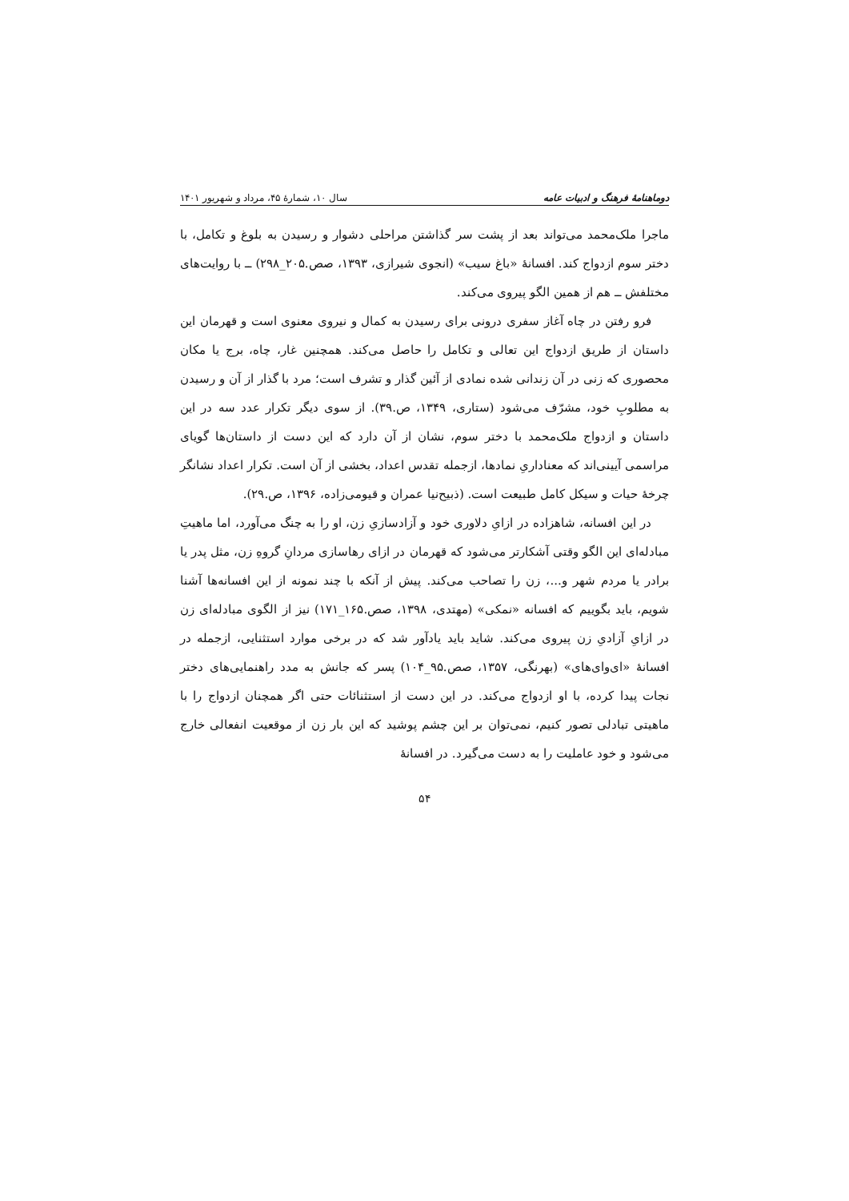دوماهنامهٔ فرهنگ و ادبیات عامه سال ۱۰، شمارهٔ ۴۵، مرداد و شهریور ۱۴۰۱
ماجرا ملک‌محمد می‌تواند بعد از پشت سر گذاشتن مراحلی دشوار و رسیدن به بلوغ و تکامل، با دختر سوم ازدواج کند. افسانهٔ «باغ سیب» (انجوی شیرازی، ۱۳۹۳، صص.۲۰۵_۲۹۸) ــ با روایت‌های مختلفش ــ هم از همین الگو پیروی می‌کند.
فرو رفتن در چاه آغاز سفری درونی برای رسیدن به کمال و نیروی معنوی است و قهرمان این داستان از طریق ازدواج این تعالی و تکامل را حاصل می‌کند. همچنین غار، چاه، برج یا مکان محصوری که زنی در آن زندانی شده نمادی از آئین گذار و تشرف است؛ مرد با گذار از آن و رسیدن به مطلوبِ خود، مشرّف می‌شود (ستاری، ۱۳۴۹، ص.۳۹). از سوی دیگر تکرار عدد سه در این داستان و ازدواج ملک‌محمد با دختر سوم، نشان از آن دارد که این دست از داستان‌ها گویای مراسمی آیینی‌اند که معناداریِ نمادها، ازجمله تقدس اعداد، بخشی از آن است. تکرار اعداد نشانگر چرخهٔ حیات و سیکل کامل طبیعت است. (ذبیح‌نیا عمران و قیومی‌زاده، ۱۳۹۶، ص.۲۹).
در این افسانه، شاهزاده در ازایِ دلاوری خود و آزادسازیِ زن، او را به چنگ می‌آورد، اما ماهیتِ مبادله‌ای این الگو وقتی آشکارتر می‌شود که قهرمان در ازای رهاسازی مردانِ گروهِ زن، مثل پدر یا برادر یا مردم شهر و...، زن را تصاحب می‌کند. پیش از آنکه با چند نمونه از این افسانه‌ها آشنا شویم، باید بگوییم که افسانه «نمکی» (مهتدی، ۱۳۹۸، صص.۱۶۵_۱۷۱) نیز از الگوی مبادله‌ای زن در ازایِ آزادیِ زن پیروی می‌کند. شاید باید یادآور شد که در برخی موارد استثنایی، ازجمله در افسانهٔ «ای‌وای‌های» (بهرنگی، ۱۳۵۷، صص.۹۵_۱۰۴) پسر که جانش به مدد راهنمایی‌های دختر نجات پیدا کرده، با او ازدواج می‌کند. در این دست از استثنائات حتی اگر همچنان ازدواج را با ماهیتی تبادلی تصور کنیم، نمی‌توان بر این چشم پوشید که این بار زن از موقعیت انفعالی خارج می‌شود و خود عاملیت را به دست می‌گیرد. در افسانهٔ
۵۴